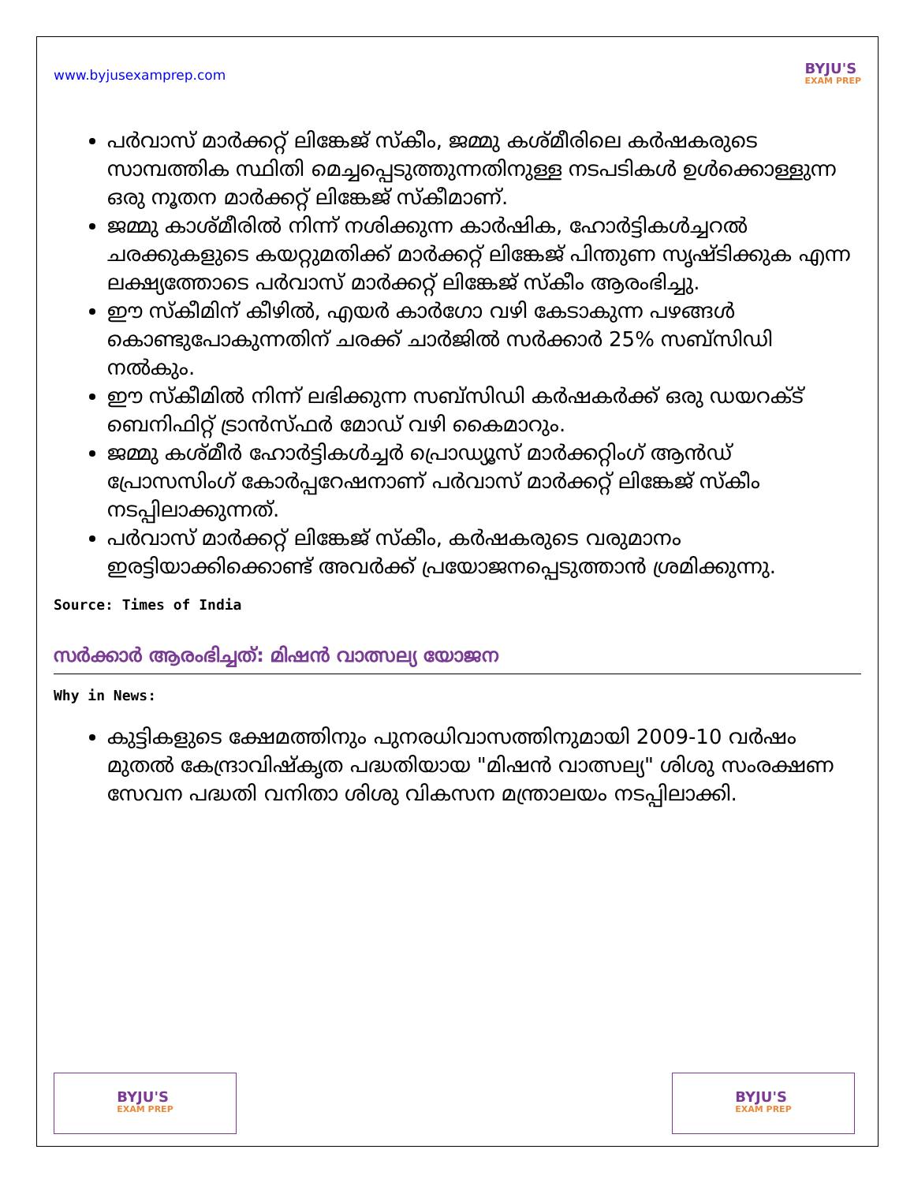www.byjusexamprep.com
BYJU'S
EXAM PREP
പർവാസ് മാർക്കറ്റ് ലിങ്കേജ് സ്കീം, ജമ്മു കശ്മീരിലെ കർഷകരുടെ സാമ്പത്തിക സ്ഥിതി മെച്ചപ്പെടുത്തുന്നതിനുള്ള നടപടികൾ ഉൾക്കൊള്ളുന്ന ഒരു നൂതന മാർക്കറ്റ് ലിങ്കേജ് സ്കീമാണ്.
ജമ്മു കാശ്മീരിൽ നിന്ന് നശിക്കുന്ന കാർഷിക, ഹോർട്ടികൾച്ചറൽ ചരക്കുകളുടെ കയറ്റുമതിക്ക് മാർക്കറ്റ് ലിങ്കേജ് പിന്തുണ സൃഷ്ടിക്കുക എന്ന ലക്ഷ്യത്തോടെ പർവാസ് മാർക്കറ്റ് ലിങ്കേജ് സ്കീം ആരംഭിച്ചു.
ഈ സ്കീമിന് കീഴിൽ, എയർ കാർഗോ വഴി കേടാകുന്ന പഴങ്ങൾ കൊണ്ടുപോകുന്നതിന് ചരക്ക് ചാർജിൽ സർക്കാർ 25% സബ്സിഡി നൽകും.
ഈ സ്കീമിൽ നിന്ന് ലഭിക്കുന്ന സബ്സിഡി കർഷകർക്ക് ഒരു ഡയറക്ട് ബെനിഫിറ്റ് ട്രാൻസ്ഫർ മോഡ് വഴി കൈമാറും.
ജമ്മു കശ്മീർ ഹോർട്ടികൾച്ചർ പ്രൊഡ്യൂസ് മാർക്കറ്റിംഗ് ആൻഡ് പ്രോസസിംഗ് കോർപ്പറേഷനാണ് പർവാസ് മാർക്കറ്റ് ലിങ്കേജ് സ്കീം നടപ്പിലാക്കുന്നത്.
പർവാസ് മാർക്കറ്റ് ലിങ്കേജ് സ്കീം, കർഷകരുടെ വരുമാനം ഇരട്ടിയാക്കിക്കൊണ്ട് അവർക്ക് പ്രയോജനപ്പെടുത്താൻ ശ്രമിക്കുന്നു.
Source: Times of India
സർക്കാർ ആരംഭിച്ചത്: മിഷൻ വാത്സല്യ യോജന
Why in News:
കുട്ടികളുടെ ക്ഷേമത്തിനും പുനരധിവാസത്തിനുമായി 2009-10 വർഷം മുതൽ കേന്ദ്രാവിഷ്കൃത പദ്ധതിയായ "മിഷൻ വാത്സല്യ" ശിശു സംരക്ഷണ സേവന പദ്ധതി വനിതാ ശിശു വികസന മന്ത്രാലയം നടപ്പിലാക്കി.
BYJU'S
EXAM PREP
BYJU'S
EXAM PREP